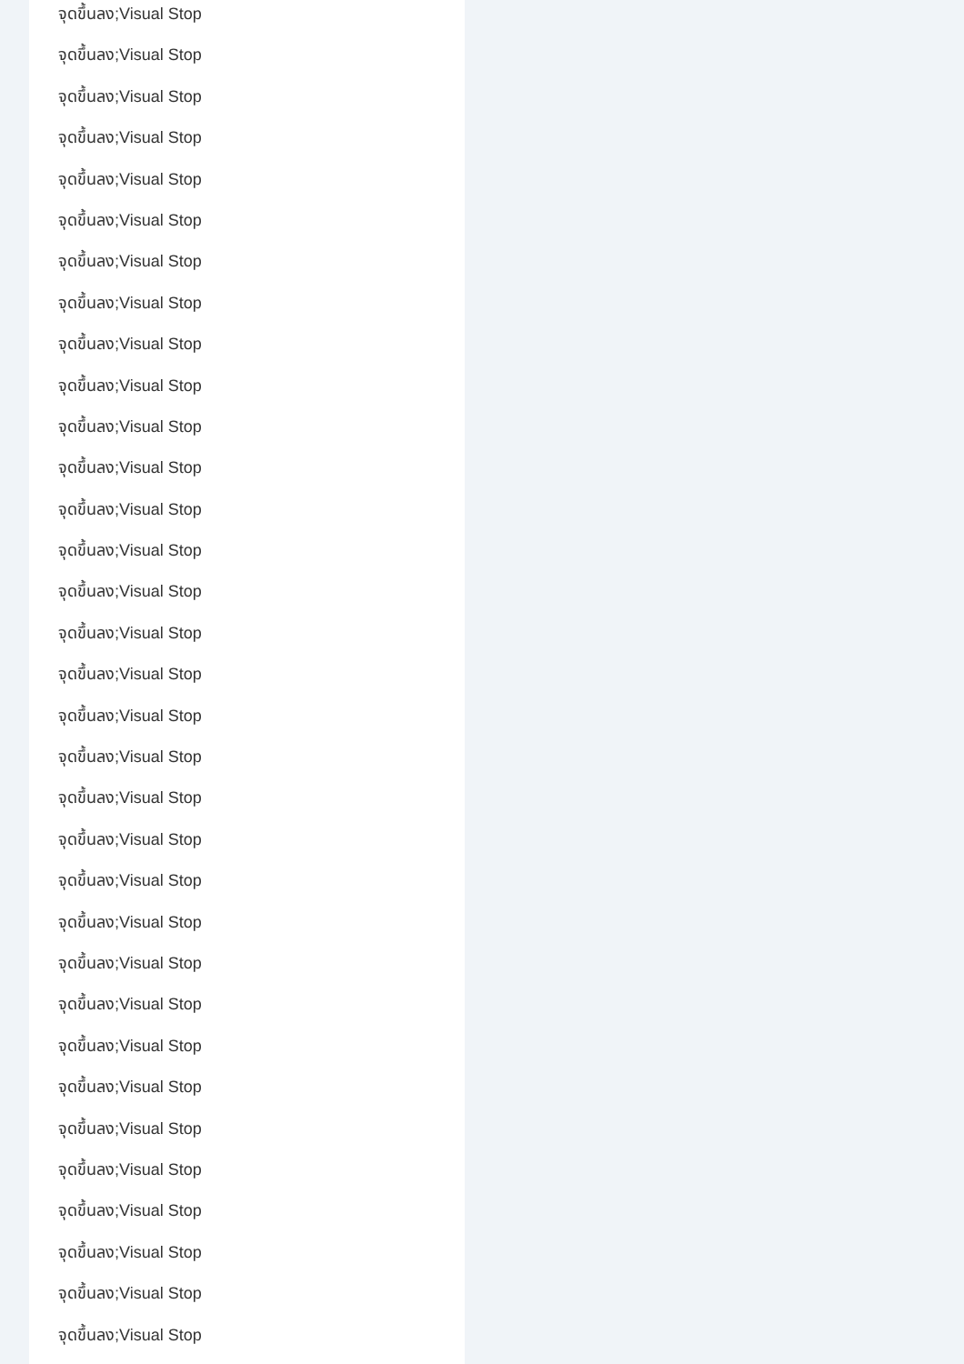จุดขึ้นลง;Visual Stop
จุดขึ้นลง;Visual Stop
จุดขึ้นลง;Visual Stop
จุดขึ้นลง;Visual Stop
จุดขึ้นลง;Visual Stop
จุดขึ้นลง;Visual Stop
จุดขึ้นลง;Visual Stop
จุดขึ้นลง;Visual Stop
จุดขึ้นลง;Visual Stop
จุดขึ้นลง;Visual Stop
จุดขึ้นลง;Visual Stop
จุดขึ้นลง;Visual Stop
จุดขึ้นลง;Visual Stop
จุดขึ้นลง;Visual Stop
จุดขึ้นลง;Visual Stop
จุดขึ้นลง;Visual Stop
จุดขึ้นลง;Visual Stop
จุดขึ้นลง;Visual Stop
จุดขึ้นลง;Visual Stop
จุดขึ้นลง;Visual Stop
จุดขึ้นลง;Visual Stop
จุดขึ้นลง;Visual Stop
จุดขึ้นลง;Visual Stop
จุดขึ้นลง;Visual Stop
จุดขึ้นลง;Visual Stop
จุดขึ้นลง;Visual Stop
จุดขึ้นลง;Visual Stop
จุดขึ้นลง;Visual Stop
จุดขึ้นลง;Visual Stop
จุดขึ้นลง;Visual Stop
จุดขึ้นลง;Visual Stop
จุดขึ้นลง;Visual Stop
จุดขึ้นลง;Visual Stop